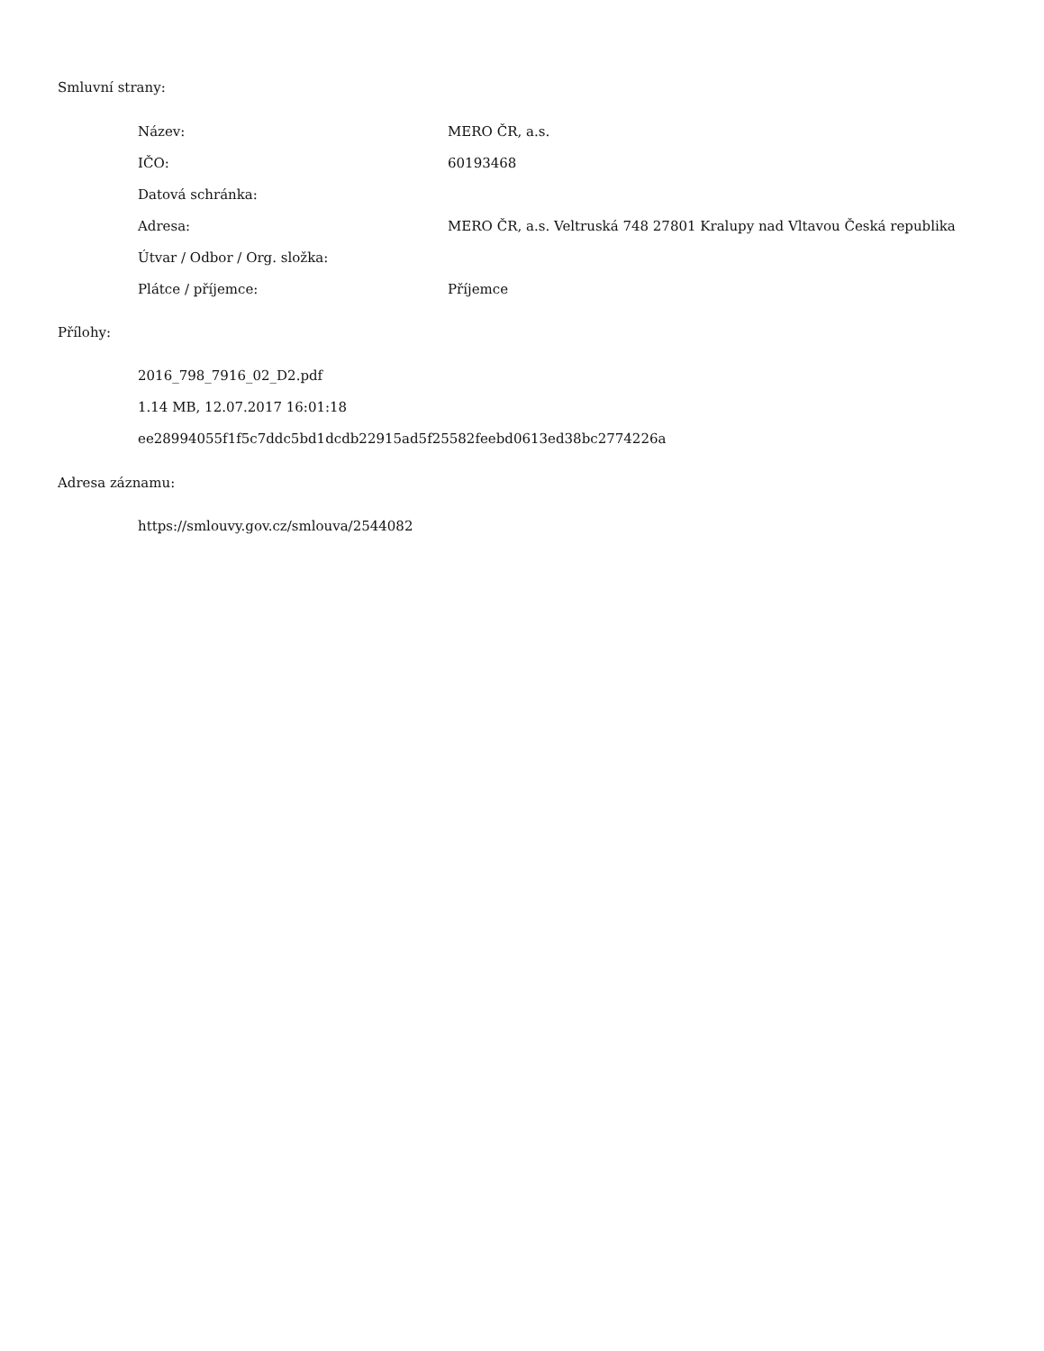Smluvní strany:
| Název: | MERO ČR, a.s. |
| IČO: | 60193468 |
| Datová schránka: | |
| Adresa: | MERO ČR, a.s. Veltruská 748 27801 Kralupy nad Vltavou Česká republika |
| Útvar / Odbor / Org. složka: | |
| Plátce / příjemce: | Příjemce |
Přílohy:
2016_798_7916_02_D2.pdf
1.14 MB, 12.07.2017 16:01:18
ee28994055f1f5c7ddc5bd1dcdb22915ad5f25582feebd0613ed38bc2774226a
Adresa záznamu:
https://smlouvy.gov.cz/smlouva/2544082